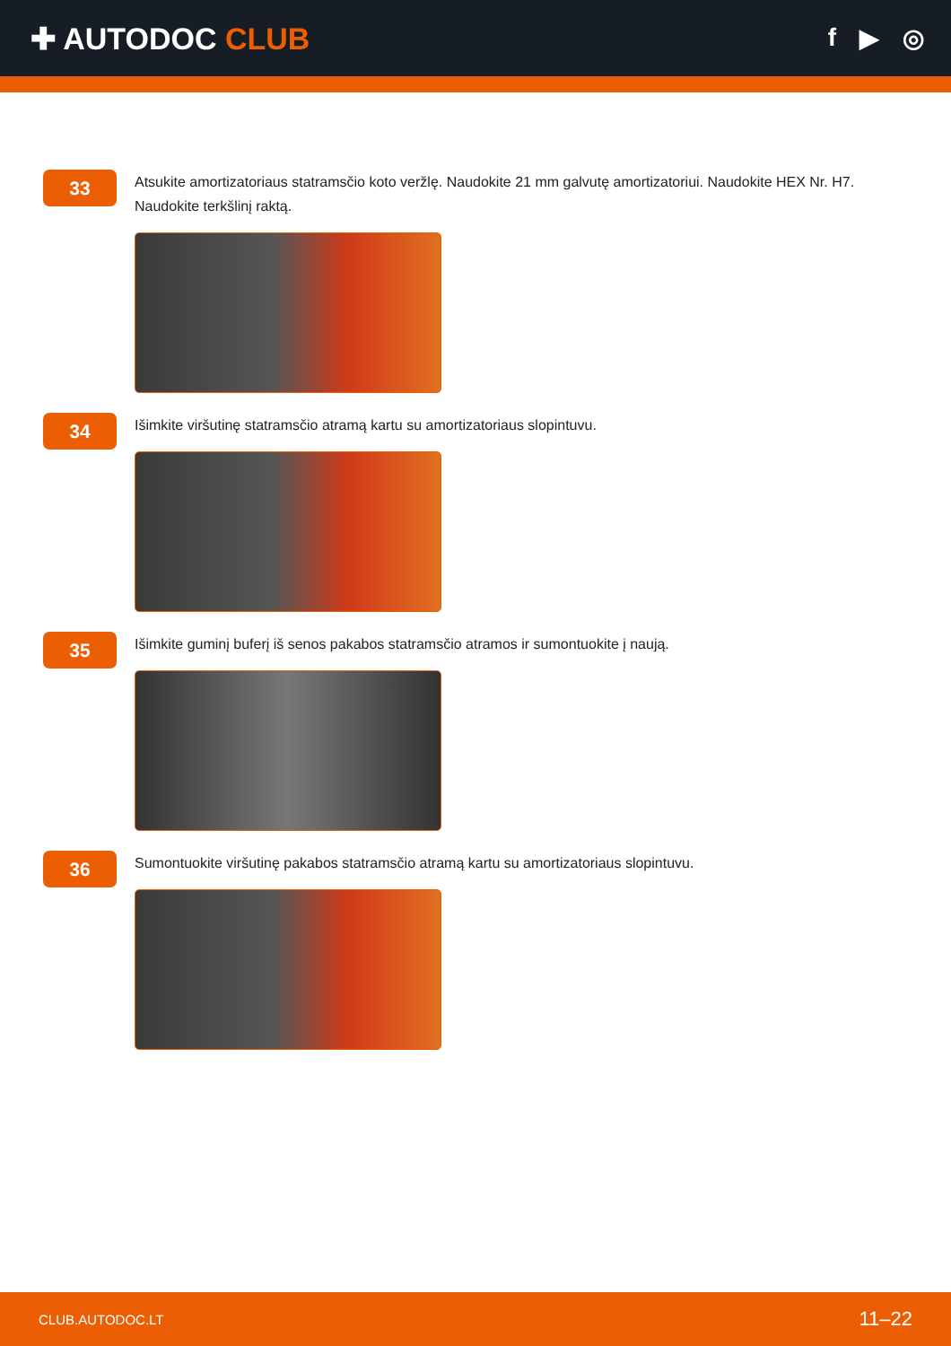✚ AUTODOC CLUB
f ▶ ◎
33
Atsukite amortizatoriaus statramsčio koto veržlę. Naudokite 21 mm galvutę amortizatoriui. Naudokite HEX Nr. H7. Naudokite terkšlinį raktą.
34
Išimkite viršutinę statramsčio atramą kartu su amortizatoriaus slopintuvu.
35
Išimkite guminį buferį iš senos pakabos statramsčio atramos ir sumontuokite į naują.
36
Sumontuokite viršutinę pakabos statramsčio atramą kartu su amortizatoriaus slopintuvu.
CLUB.AUTODOC.LT 11–22